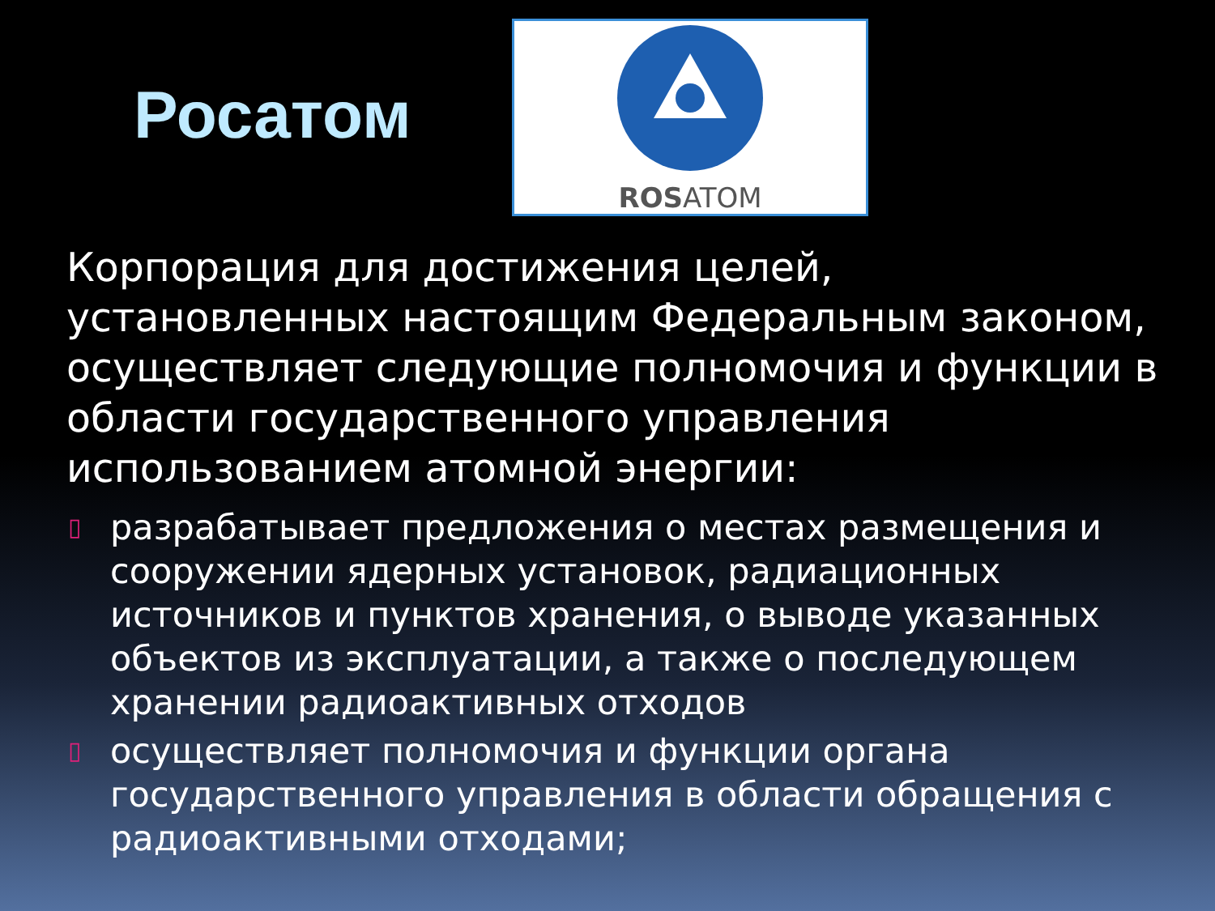Росатом
ROSATOM
Корпорация для достижения целей, установленных настоящим Федеральным законом, осуществляет следующие полномочия и функции в области государственного управления использованием атомной энергии:
▯ разрабатывает предложения о местах размещения и сооружении ядерных установок, радиационных источников и пунктов хранения, о выводе указанных объектов из эксплуатации, а также о последующем хранении радиоактивных отходов
▯ осуществляет полномочия и функции органа государственного управления в области обращения с радиоактивными отходами;